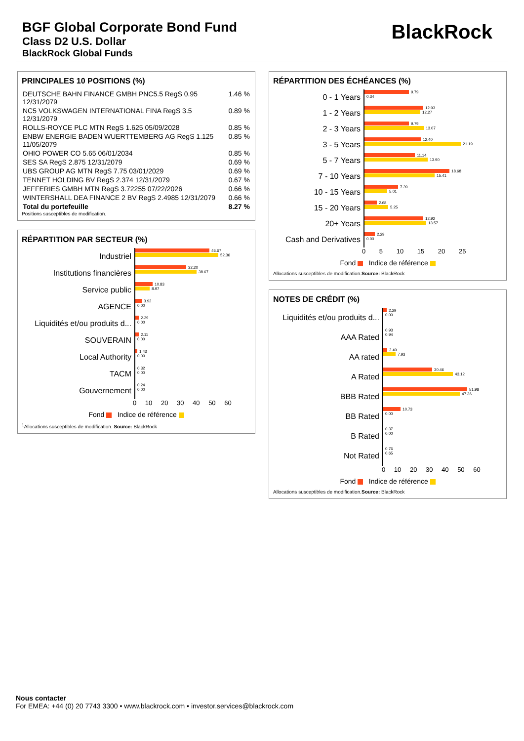BGF Global Corporate Bond Fund
Class D2 U.S. Dollar
BlackRock Global Funds
BlackRock
PRINCIPALES 10 POSITIONS (%)
| DEUTSCHE BAHN FINANCE GMBH PNC5.5 RegS 0.95 12/31/2079 | 1.46 % |
| NC5 VOLKSWAGEN INTERNATIONAL FINA RegS 3.5 12/31/2079 | 0.89 % |
| ROLLS-ROYCE PLC MTN RegS 1.625 05/09/2028 | 0.85 % |
| ENBW ENERGIE BADEN WUERTTEMBERG AG RegS 1.125 11/05/2079 | 0.85 % |
| OHIO POWER CO 5.65 06/01/2034 | 0.85 % |
| SES SA RegS 2.875 12/31/2079 | 0.69 % |
| UBS GROUP AG MTN RegS 7.75 03/01/2029 | 0.69 % |
| TENNET HOLDING BV RegS 2.374 12/31/2079 | 0.67 % |
| JEFFERIES GMBH MTN RegS 3.72255 07/22/2026 | 0.66 % |
| WINTERSHALL DEA FINANCE 2 BV RegS 2.4985 12/31/2079 | 0.66 % |
| Total du portefeuille | 8.27 % |
Positions susceptibles de modification.
RÉPARTITION PAR SECTEUR (%)
Industriel
46.67
52.36
Institutions financières
32.20
38.67
Service public
10.83
8.97
AGENCE
3.92
0.00
Liquidités et/ou produits d...
2.29
0.00
SOUVERAIN
2.11
0.00
Local Authority
1.43
0.00
TACM
0.32
0.00
Gouvernement
0.24
0.00
0 10 20 30 40 50 60
Fond Indice de référence
<sup>1</sup> Allocations susceptibles de modification. Source: BlackRock
RÉPARTITION DES ÉCHÉANCES (%)
0 - 1 Years
9.79
0.34
1 - 2 Years
12.93
12.27
2 - 3 Years
9.79
13.07
3 - 5 Years
12.40
21.19
5 - 7 Years
11.14
13.90
7 - 10 Years
18.68
15.41
10 - 15 Years
7.39
5.01
15 - 20 Years
2.68
5.25
20+ Years
12.92
13.57
Cash and Derivatives
2.29
0.00
0 5 10 15 20 25
Fond Indice de référence
Allocations susceptibles de modification.Source: BlackRock
NOTES DE CRÉDIT (%)
Liquidités et/ou produits d...
2.29
0.00
AAA Rated
0.93
0.94
AA rated
2.49
7.93
A Rated
30.46
43.12
BBB Rated
51.98
47.36
BB Rated
10.73
0.00
B Rated
0.37
0.00
Not Rated
0.76
0.65
0 10 20 30 40 50 60
Fond Indice de référence
Allocations susceptibles de modification.Source: BlackRock
Nous contacter
For EMEA: +44 (0) 20 7743 3300 • www.blackrock.com • investor.services@blackrock.com